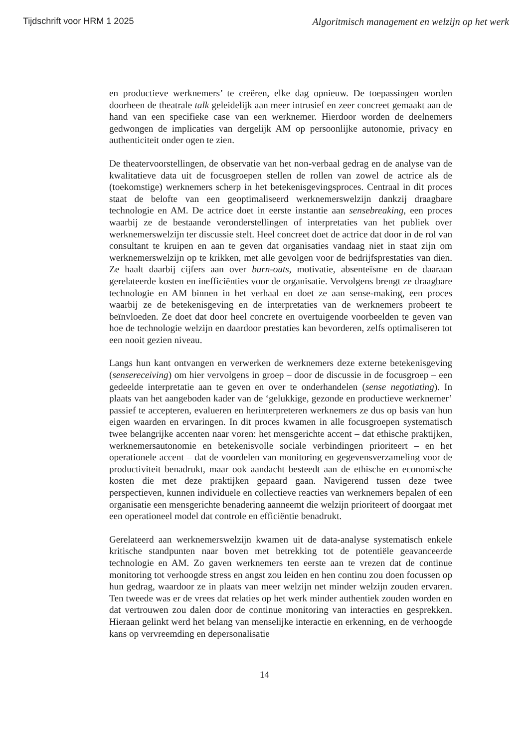Tijdschrift voor HRM 1 2025 Algoritmisch management en welzijn op het werk
en productieve werknemers’ te creëren, elke dag opnieuw. De toepassingen worden doorheen de theatrale talk geleidelijk aan meer intrusief en zeer concreet gemaakt aan de hand van een specifieke case van een werknemer. Hierdoor worden de deelnemers gedwongen de implicaties van dergelijk AM op persoonlijke autonomie, privacy en authenticiteit onder ogen te zien.
De theatervoorstellingen, de observatie van het non-verbaal gedrag en de analyse van de kwalitatieve data uit de focusgroepen stellen de rollen van zowel de actrice als de (toekomstige) werknemers scherp in het betekenisgevingsproces. Centraal in dit proces staat de belofte van een geoptimaliseerd werknemerswelzijn dankzij draagbare technologie en AM. De actrice doet in eerste instantie aan sensebreaking, een proces waarbij ze de bestaande veronderstellingen of interpretaties van het publiek over werknemerswelzijn ter discussie stelt. Heel concreet doet de actrice dat door in de rol van consultant te kruipen en aan te geven dat organisaties vandaag niet in staat zijn om werknemerswelzijn op te krikken, met alle gevolgen voor de bedrijfsprestaties van dien. Ze haalt daarbij cijfers aan over burn-outs, motivatie, absenteïsme en de daaraan gerelateerde kosten en inefficiënties voor de organisatie. Vervolgens brengt ze draagbare technologie en AM binnen in het verhaal en doet ze aan sense-making, een proces waarbij ze de betekenisgeving en de interpretaties van de werknemers probeert te beïnvloeden. Ze doet dat door heel concrete en overtuigende voorbeelden te geven van hoe de technologie welzijn en daardoor prestaties kan bevorderen, zelfs optimaliseren tot een nooit gezien niveau.
Langs hun kant ontvangen en verwerken de werknemers deze externe betekenisgeving (sensereceiving) om hier vervolgens in groep – door de discussie in de focusgroep – een gedeelde interpretatie aan te geven en over te onderhandelen (sense negotiating). In plaats van het aangeboden kader van de ‘gelukkige, gezonde en productieve werknemer’ passief te accepteren, evalueren en herinterpreteren werknemers ze dus op basis van hun eigen waarden en ervaringen. In dit proces kwamen in alle focusgroepen systematisch twee belangrijke accenten naar voren: het mensgerichte accent – dat ethische praktijken, werknemersautonomie en betekenisvolle sociale verbindingen prioriteert – en het operationele accent – dat de voordelen van monitoring en gegevensverzameling voor de productiviteit benadrukt, maar ook aandacht besteedt aan de ethische en economische kosten die met deze praktijken gepaard gaan. Navigerend tussen deze twee perspectieven, kunnen individuele en collectieve reacties van werknemers bepalen of een organisatie een mensgerichte benadering aanneemt die welzijn prioriteert of doorgaat met een operationeel model dat controle en efficiëntie benadrukt.
Gerelateerd aan werknemerswelzijn kwamen uit de data-analyse systematisch enkele kritische standpunten naar boven met betrekking tot de potentiële geavanceerde technologie en AM. Zo gaven werknemers ten eerste aan te vrezen dat de continue monitoring tot verhoogde stress en angst zou leiden en hen continu zou doen focussen op hun gedrag, waardoor ze in plaats van meer welzijn net minder welzijn zouden ervaren. Ten tweede was er de vrees dat relaties op het werk minder authentiek zouden worden en dat vertrouwen zou dalen door de continue monitoring van interacties en gesprekken. Hieraan gelinkt werd het belang van menselijke interactie en erkenning, en de verhoogde kans op vervreemding en depersonalisatie
14